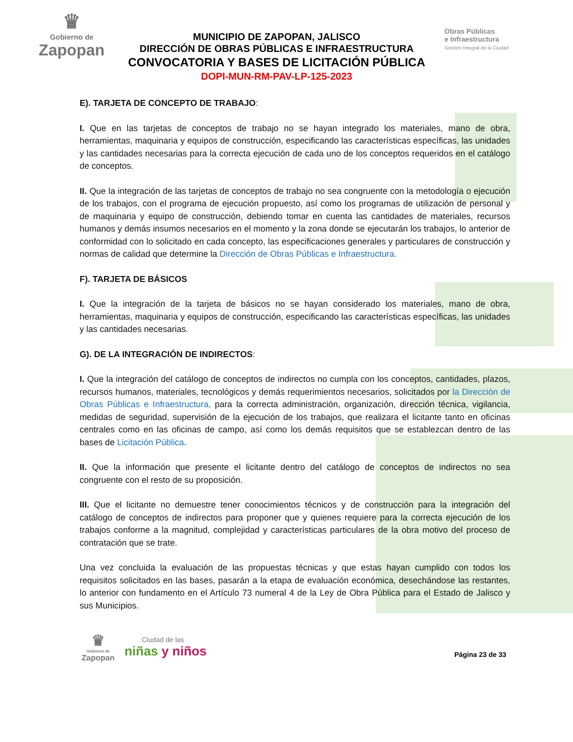♛
Gobierno de
Zapopan
MUNICIPIO DE ZAPOPAN, JALISCO
DIRECCIÓN DE OBRAS PÚBLICAS E INFRAESTRUCTURA
CONVOCATORIA Y BASES DE LICITACIÓN PÚBLICA
DOPI-MUN-RM-PAV-LP-125-2023
Obras Públicas
e Infraestructura
Gestión Integral de la Ciudad
E). TARJETA DE CONCEPTO DE TRABAJO:
I. Que en las tarjetas de conceptos de trabajo no se hayan integrado los materiales, mano de obra, herramientas, maquinaria y equipos de construcción, especificando las características específicas, las unidades y las cantidades necesarias para la correcta ejecución de cada uno de los conceptos requeridos en el catálogo de conceptos.
II. Que la integración de las tarjetas de conceptos de trabajo no sea congruente con la metodología o ejecución de los trabajos, con el programa de ejecución propuesto, así como los programas de utilización de personal y de maquinaria y equipo de construcción, debiendo tomar en cuenta las cantidades de materiales, recursos humanos y demás insumos necesarios en el momento y la zona donde se ejecutarán los trabajos, lo anterior de conformidad con lo solicitado en cada concepto, las especificaciones generales y particulares de construcción y normas de calidad que determine la Dirección de Obras Públicas e Infraestructura.
F). TARJETA DE BÁSICOS
I. Que la integración de la tarjeta de básicos no se hayan considerado los materiales, mano de obra, herramientas, maquinaria y equipos de construcción, especificando las características específicas, las unidades y las cantidades necesarias.
G). DE LA INTEGRACIÓN DE INDIRECTOS:
I. Que la integración del catálogo de conceptos de indirectos no cumpla con los conceptos, cantidades, plazos, recursos humanos, materiales, tecnológicos y demás requerimientos necesarios, solicitados por la Dirección de Obras Públicas e Infraestructura, para la correcta administración, organización, dirección técnica, vigilancia, medidas de seguridad, supervisión de la ejecución de los trabajos, que realizara el licitante tanto en oficinas centrales como en las oficinas de campo, así como los demás requisitos que se establezcan dentro de las bases de Licitación Pública.
II. Que la información que presente el licitante dentro del catálogo de conceptos de indirectos no sea congruente con el resto de su proposición.
III. Que el licitante no demuestre tener conocimientos técnicos y de construcción para la integración del catálogo de conceptos de indirectos para proponer que y quienes requiere para la correcta ejecución de los trabajos conforme a la magnitud, complejidad y características particulares de la obra motivo del proceso de contratación que se trate.
Una vez concluida la evaluación de las propuestas técnicas y que estas hayan cumplido con todos los requisitos solicitados en las bases, pasarán a la etapa de evaluación económica, desechándose las restantes, lo anterior con fundamento en el Artículo 73 numeral 4 de la Ley de Obra Pública para el Estado de Jalisco y sus Municipios.
♛
Gobierno de
Zapopan
Ciudad de las
niñas y niños
Página 23 de 33